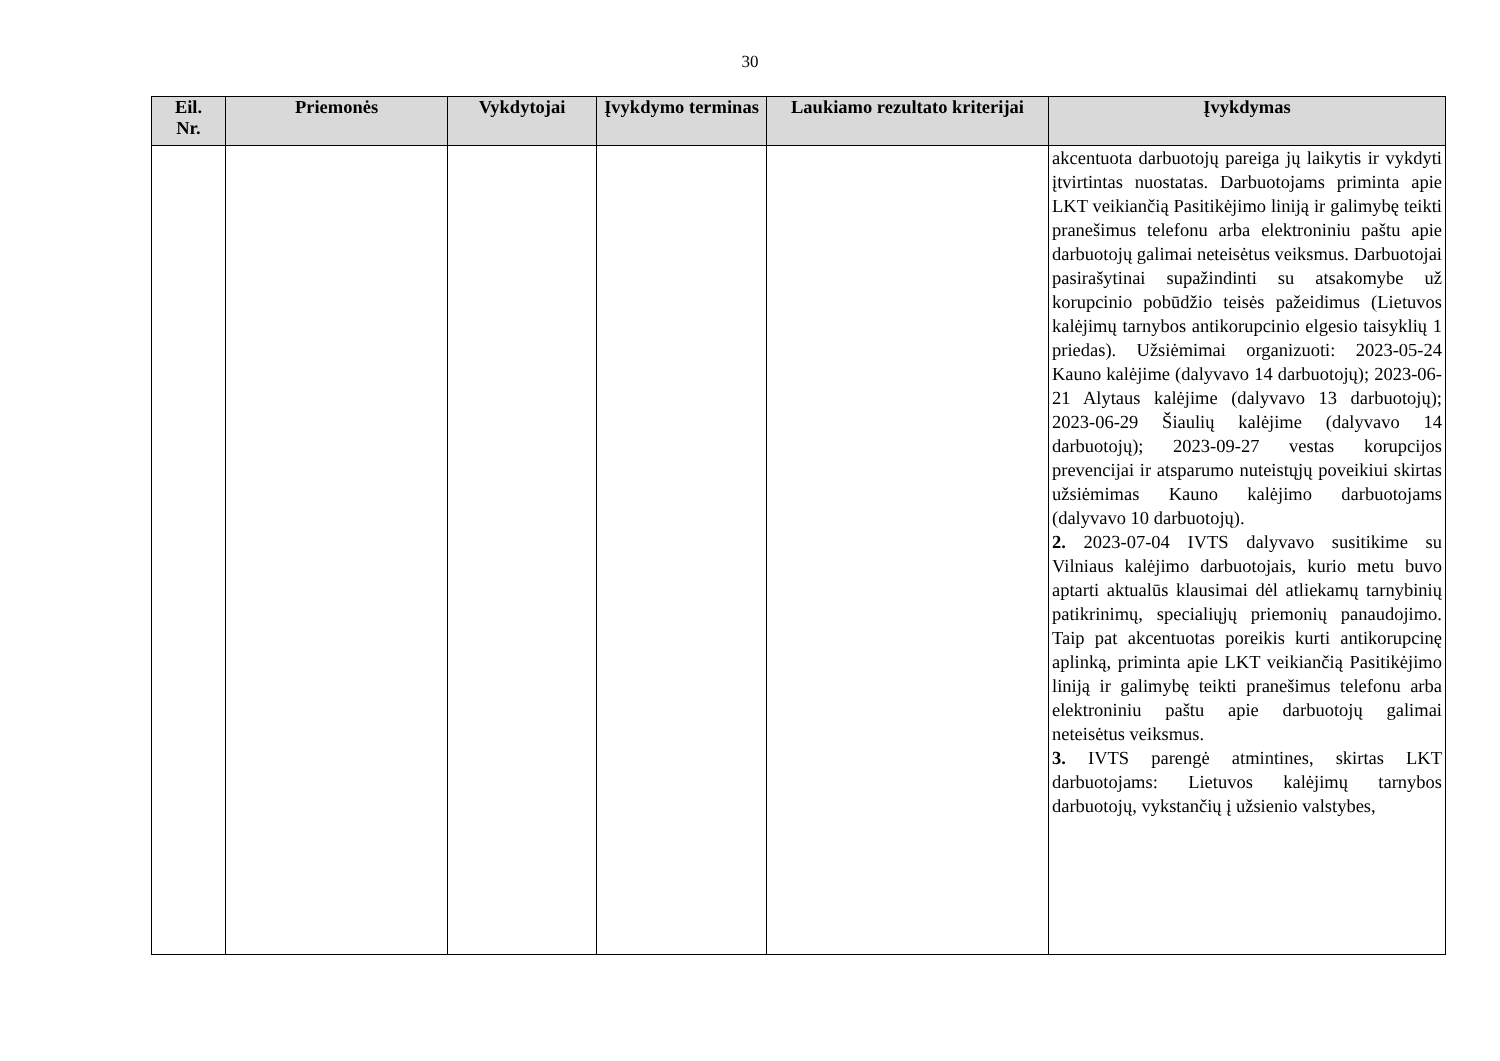30
| Eil. Nr. | Priemonės | Vykdytojai | Įvykdymo terminas | Laukiamo rezultato kriterijai | Įvykdymas |
| --- | --- | --- | --- | --- | --- |
| | | | | | akcentuota darbuotojų pareiga jų laikytis ir vykdyti įtvirtintas nuostatas. Darbuotojams priminta apie LKT veikiančią Pasitikėjimo liniją ir galimybę teikti pranešimus telefonu arba elektroniniu paštu apie darbuotojų galimai neteisėtus veiksmus. Darbuotojai pasirašytinai supažindinti su atsakomybe už korupcinio pobūdžio teisės pažeidimus (Lietuvos kalėjimų tarnybos antikorupcinio elgesio taisyklių 1 priedas). Užsiėmimai organizuoti: 2023-05-24 Kauno kalėjime (dalyvavo 14 darbuotojų); 2023-06-21 Alytaus kalėjime (dalyvavo 13 darbuotojų); 2023-06-29 Šiaulių kalėjime (dalyvavo 14 darbuotojų); 2023-09-27 vestas korupcijos prevencijai ir atsparumo nuteistųjų poveikiui skirtas užsiėmimas Kauno kalėjimo darbuotojams (dalyvavo 10 darbuotojų). 2. 2023-07-04 IVTS dalyvavo susitikime su Vilniaus kalėjimo darbuotojais, kurio metu buvo aptarti aktualūs klausimai dėl atliekamų tarnybinių patikrinimų, specialiųjų priemonių panaudojimo. Taip pat akcentuotas poreikis kurti antikorupcinę aplinką, priminta apie LKT veikiančią Pasitikėjimo liniją ir galimybę teikti pranešimus telefonu arba elektroniniu paštu apie darbuotojų galimai neteisėtus veiksmus. 3. IVTS parengė atmintines, skirtas LKT darbuotojams: Lietuvos kalėjimų tarnybos darbuotojų, vykstančių į užsienio valstybes, |